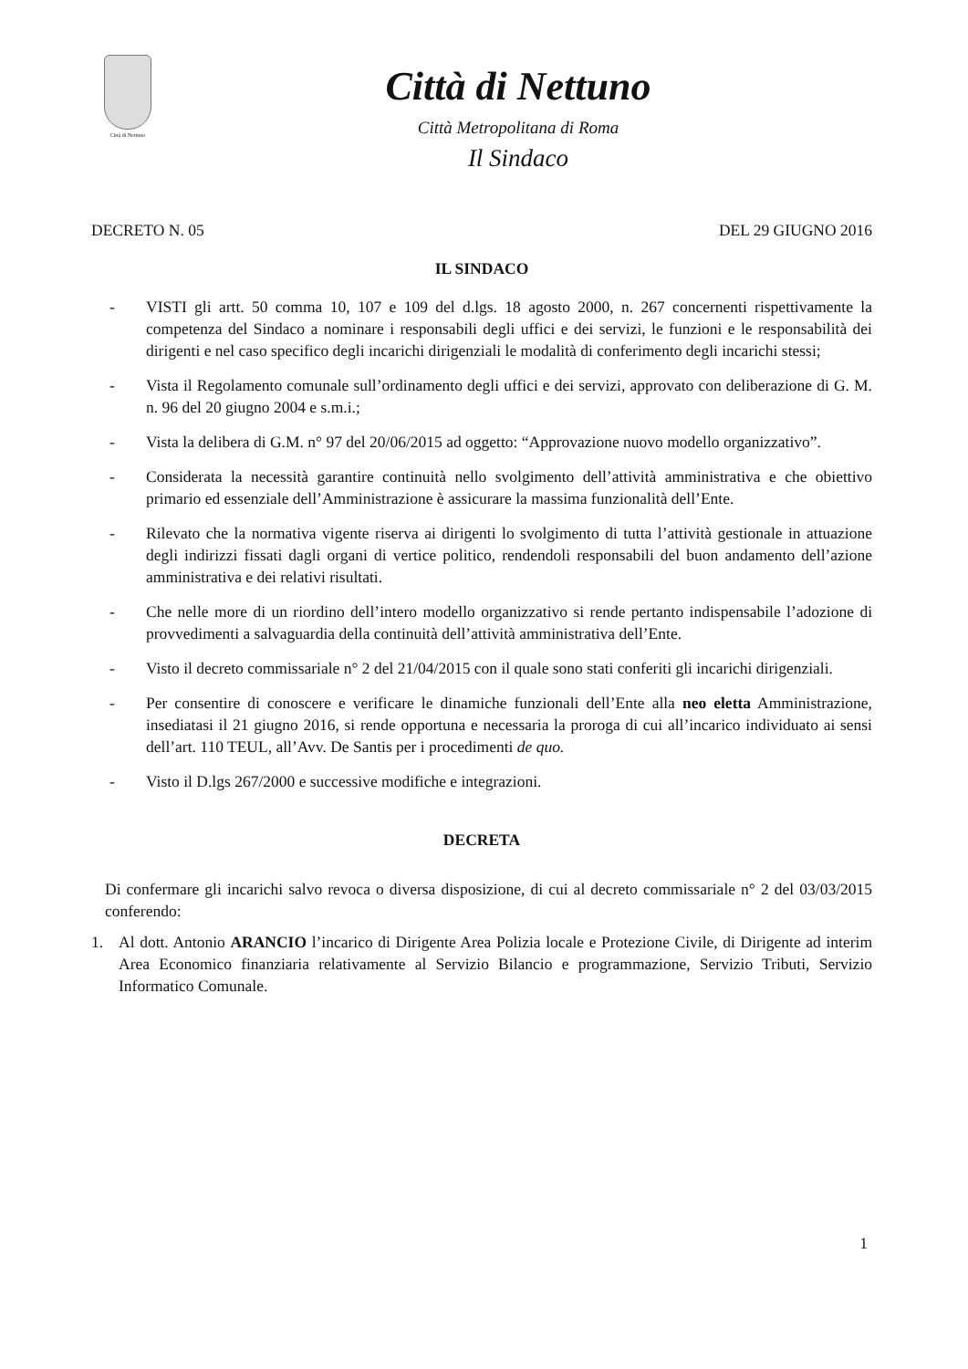Città di Nettuno
Città di Nettuno
Città Metropolitana di Roma
Il Sindaco
DECRETO N. 05 DEL 29 GIUGNO 2016
IL SINDACO
- VISTI gli artt. 50 comma 10, 107 e 109 del d.lgs. 18 agosto 2000, n. 267 concernenti rispettivamente la competenza del Sindaco a nominare i responsabili degli uffici e dei servizi, le funzioni e le responsabilità dei dirigenti e nel caso specifico degli incarichi dirigenziali le modalità di conferimento degli incarichi stessi;
- Vista il Regolamento comunale sull’ordinamento degli uffici e dei servizi, approvato con deliberazione di G. M. n. 96 del 20 giugno 2004 e s.m.i.;
- Vista la delibera di G.M. n° 97 del 20/06/2015 ad oggetto: “Approvazione nuovo modello organizzativo”.
- Considerata la necessità garantire continuità nello svolgimento dell’attività amministrativa e che obiettivo primario ed essenziale dell’Amministrazione è assicurare la massima funzionalità dell’Ente.
- Rilevato che la normativa vigente riserva ai dirigenti lo svolgimento di tutta l’attività gestionale in attuazione degli indirizzi fissati dagli organi di vertice politico, rendendoli responsabili del buon andamento dell’azione amministrativa e dei relativi risultati.
- Che nelle more di un riordino dell’intero modello organizzativo si rende pertanto indispensabile l’adozione di provvedimenti a salvaguardia della continuità dell’attività amministrativa dell’Ente.
- Visto il decreto commissariale n° 2 del 21/04/2015 con il quale sono stati conferiti gli incarichi dirigenziali.
- Per consentire di conoscere e verificare le dinamiche funzionali dell’Ente alla neo eletta Amministrazione, insediatasi il 21 giugno 2016, si rende opportuna e necessaria la proroga di cui all’incarico individuato ai sensi dell’art. 110 TEUL, all’Avv. De Santis per i procedimenti de quo.
- Visto il D.lgs 267/2000 e successive modifiche e integrazioni.
DECRETA
Di confermare gli incarichi salvo revoca o diversa disposizione, di cui al decreto commissariale n° 2 del 03/03/2015 conferendo:
1. Al dott. Antonio ARANCIO l’incarico di Dirigente Area Polizia locale e Protezione Civile, di Dirigente ad interim Area Economico finanziaria relativamente al Servizio Bilancio e programmazione, Servizio Tributi, Servizio Informatico Comunale.
1